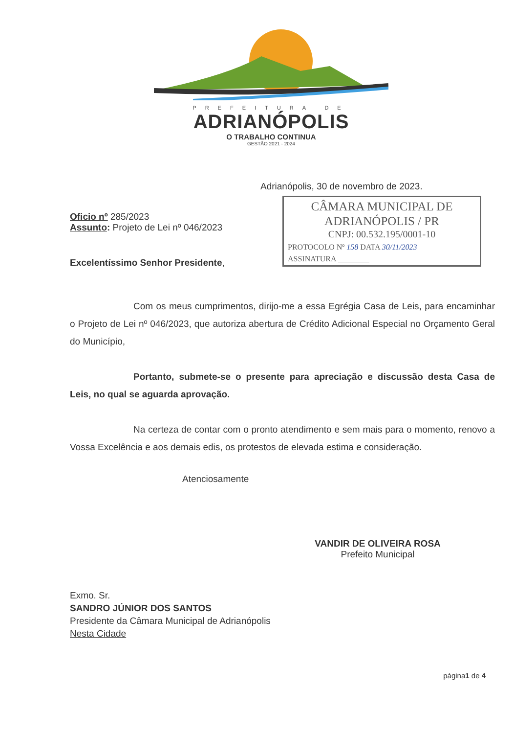PREFEITURA DE
ADRIANÓPOLIS
O TRABALHO CONTINUA
GESTÃO 2021 - 2024
Adrianópolis, 30 de novembro de 2023.
CÂMARA MUNICIPAL DE
ADRIANÓPOLIS / PR
CNPJ: 00.532.195/0001-10
PROTOCOLO Nº 158 DATA 30/11/2023
ASSINATURA ________
Oficio nº 285/2023
Assunto: Projeto de Lei nº 046/2023
Excelentíssimo Senhor Presidente,
Com os meus cumprimentos, dirijo-me a essa Egrégia Casa de Leis, para encaminhar o Projeto de Lei nº 046/2023, que autoriza abertura de Crédito Adicional Especial no Orçamento Geral do Município,
Portanto, submete-se o presente para apreciação e discussão desta Casa de Leis, no qual se aguarda aprovação.
Na certeza de contar com o pronto atendimento e sem mais para o momento, renovo a Vossa Excelência e aos demais edis, os protestos de elevada estima e consideração.
Atenciosamente
VANDIR DE OLIVEIRA ROSA
Prefeito Municipal
Exmo. Sr.
SANDRO JÚNIOR DOS SANTOS
Presidente da Câmara Municipal de Adrianópolis
Nesta Cidade
página1 de 4